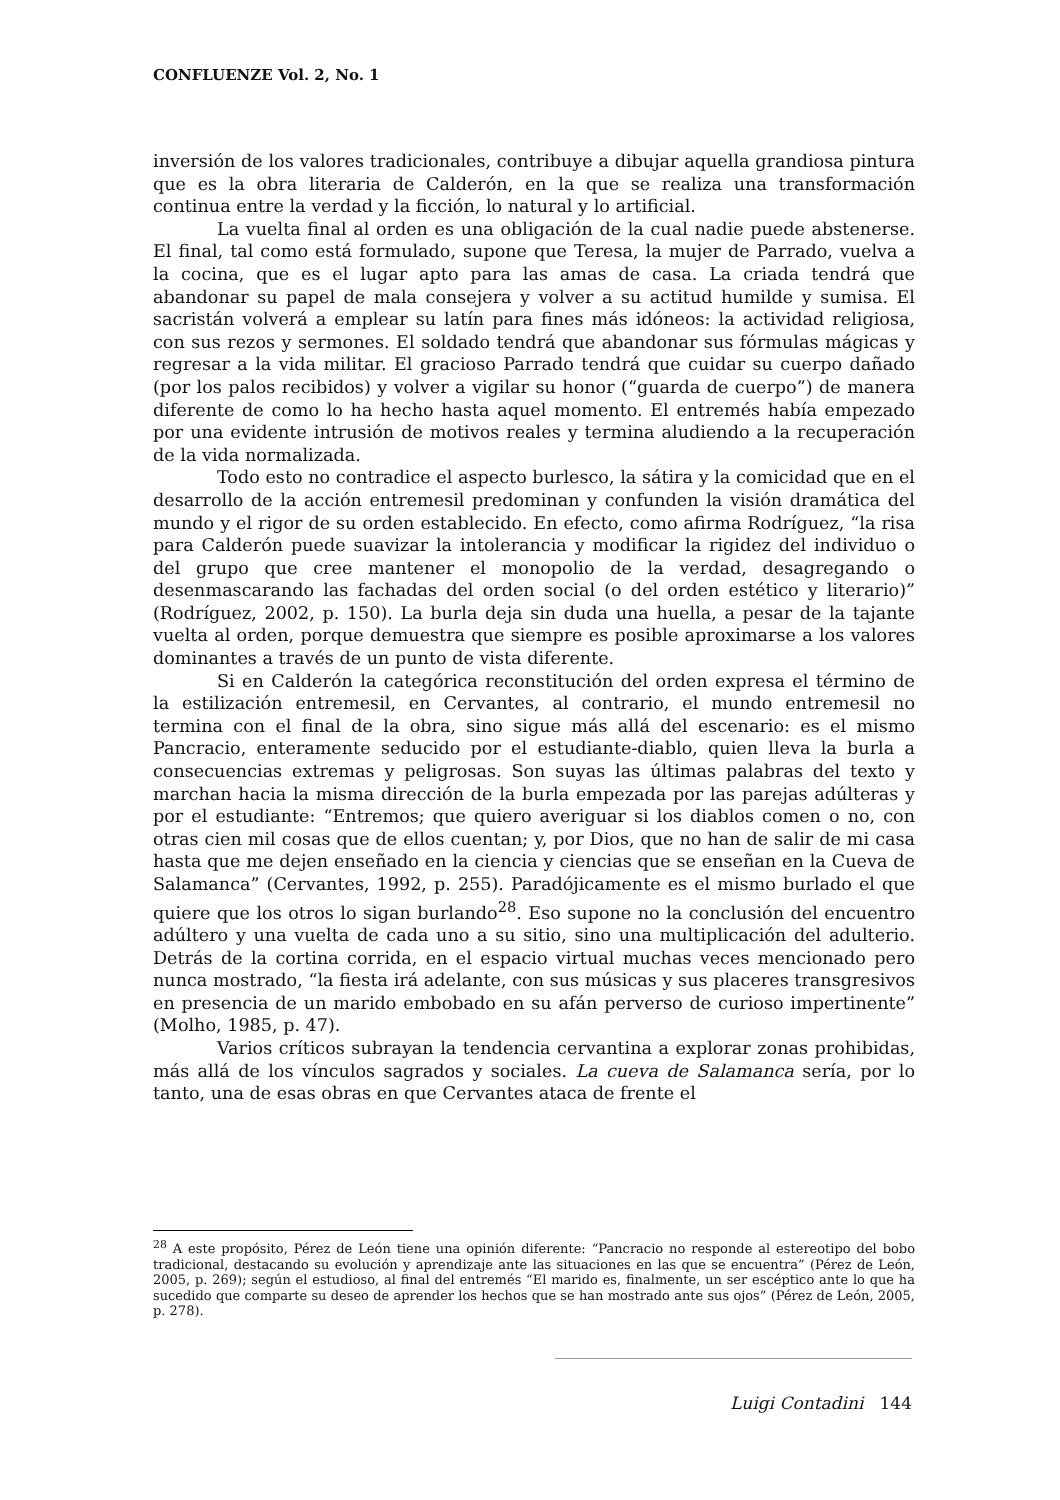CONFLUENZE Vol. 2, No. 1
inversión de los valores tradicionales, contribuye a dibujar aquella grandiosa pintura que es la obra literaria de Calderón, en la que se realiza una transformación continua entre la verdad y la ficción, lo natural y lo artificial.
La vuelta final al orden es una obligación de la cual nadie puede abstenerse. El final, tal como está formulado, supone que Teresa, la mujer de Parrado, vuelva a la cocina, que es el lugar apto para las amas de casa. La criada tendrá que abandonar su papel de mala consejera y volver a su actitud humilde y sumisa. El sacristán volverá a emplear su latín para fines más idóneos: la actividad religiosa, con sus rezos y sermones. El soldado tendrá que abandonar sus fórmulas mágicas y regresar a la vida militar. El gracioso Parrado tendrá que cuidar su cuerpo dañado (por los palos recibidos) y volver a vigilar su honor (“guarda de cuerpo”) de manera diferente de como lo ha hecho hasta aquel momento. El entremés había empezado por una evidente intrusión de motivos reales y termina aludiendo a la recuperación de la vida normalizada.
Todo esto no contradice el aspecto burlesco, la sátira y la comicidad que en el desarrollo de la acción entremesil predominan y confunden la visión dramática del mundo y el rigor de su orden establecido. En efecto, como afirma Rodríguez, “la risa para Calderón puede suavizar la intolerancia y modificar la rigidez del individuo o del grupo que cree mantener el monopolio de la verdad, desagregando o desenmascarando las fachadas del orden social (o del orden estético y literario)” (Rodríguez, 2002, p. 150). La burla deja sin duda una huella, a pesar de la tajante vuelta al orden, porque demuestra que siempre es posible aproximarse a los valores dominantes a través de un punto de vista diferente.
Si en Calderón la categórica reconstitución del orden expresa el término de la estilización entremesil, en Cervantes, al contrario, el mundo entremesil no termina con el final de la obra, sino sigue más allá del escenario: es el mismo Pancracio, enteramente seducido por el estudiante-diablo, quien lleva la burla a consecuencias extremas y peligrosas. Son suyas las últimas palabras del texto y marchan hacia la misma dirección de la burla empezada por las parejas adúlteras y por el estudiante: “Entremos; que quiero averiguar si los diablos comen o no, con otras cien mil cosas que de ellos cuentan; y, por Dios, que no han de salir de mi casa hasta que me dejen enseñado en la ciencia y ciencias que se enseñan en la Cueva de Salamanca” (Cervantes, 1992, p. 255). Paradójicamente es el mismo burlado el que quiere que los otros lo sigan burlando<sup>28</sup>. Eso supone no la conclusión del encuentro adúltero y una vuelta de cada uno a su sitio, sino una multiplicación del adulterio. Detrás de la cortina corrida, en el espacio virtual muchas veces mencionado pero nunca mostrado, “la fiesta irá adelante, con sus músicas y sus placeres transgresivos en presencia de un marido embobado en su afán perverso de curioso impertinente” (Molho, 1985, p. 47).
Varios críticos subrayan la tendencia cervantina a explorar zonas prohibidas, más allá de los vínculos sagrados y sociales. La cueva de Salamanca sería, por lo tanto, una de esas obras en que Cervantes ataca de frente el
<sup>28</sup> A este propósito, Pérez de León tiene una opinión diferente: “Pancracio no responde al estereotipo del bobo tradicional, destacando su evolución y aprendizaje ante las situaciones en las que se encuentra” (Pérez de León, 2005, p. 269); según el estudioso, al final del entremés “El marido es, finalmente, un ser escéptico ante lo que ha sucedido que comparte su deseo de aprender los hechos que se han mostrado ante sus ojos” (Pérez de León, 2005, p. 278).
Luigi Contadini 144